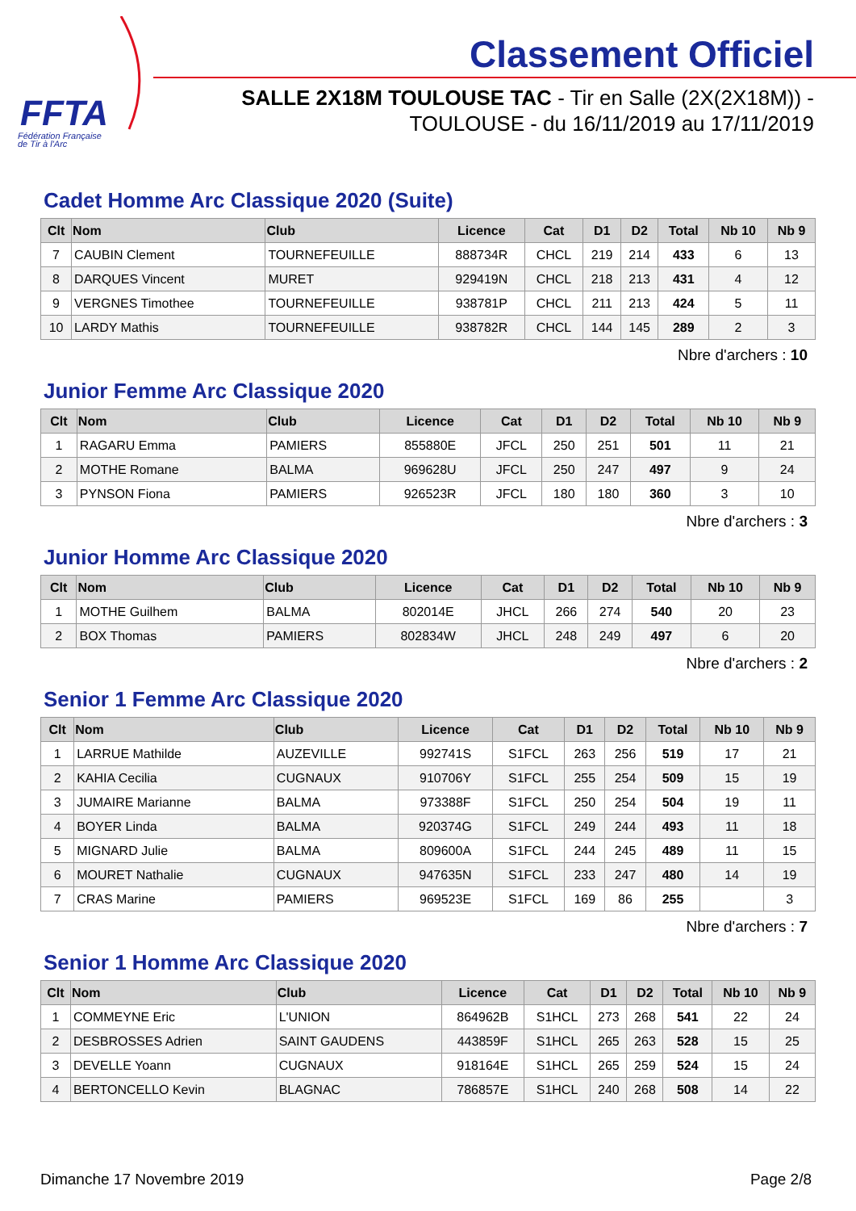FFTA
Fédération Française
de Tir à l'Arc
Classement Officiel
SALLE 2X18M TOULOUSE TAC - Tir en Salle (2X(2X18M)) - TOULOUSE - du 16/11/2019 au 17/11/2019
Cadet Homme Arc Classique 2020 (Suite)
| Clt | Nom | Club | Licence | Cat | D1 | D2 | Total | Nb 10 | Nb 9 |
| --- | --- | --- | --- | --- | --- | --- | --- | --- | --- |
| 7 | CAUBIN Clement | TOURNEFEUILLE | 888734R | CHCL | 219 | 214 | 433 | 6 | 13 |
| 8 | DARQUES Vincent | MURET | 929419N | CHCL | 218 | 213 | 431 | 4 | 12 |
| 9 | VERGNES Timothee | TOURNEFEUILLE | 938781P | CHCL | 211 | 213 | 424 | 5 | 11 |
| 10 | LARDY Mathis | TOURNEFEUILLE | 938782R | CHCL | 144 | 145 | 289 | 2 | 3 |
Nbre d'archers : 10
Junior Femme Arc Classique 2020
| Clt | Nom | Club | Licence | Cat | D1 | D2 | Total | Nb 10 | Nb 9 |
| --- | --- | --- | --- | --- | --- | --- | --- | --- | --- |
| 1 | RAGARU Emma | PAMIERS | 855880E | JFCL | 250 | 251 | 501 | 11 | 21 |
| 2 | MOTHE Romane | BALMA | 969628U | JFCL | 250 | 247 | 497 | 9 | 24 |
| 3 | PYNSON Fiona | PAMIERS | 926523R | JFCL | 180 | 180 | 360 | 3 | 10 |
Nbre d'archers : 3
Junior Homme Arc Classique 2020
| Clt | Nom | Club | Licence | Cat | D1 | D2 | Total | Nb 10 | Nb 9 |
| --- | --- | --- | --- | --- | --- | --- | --- | --- | --- |
| 1 | MOTHE Guilhem | BALMA | 802014E | JHCL | 266 | 274 | 540 | 20 | 23 |
| 2 | BOX Thomas | PAMIERS | 802834W | JHCL | 248 | 249 | 497 | 6 | 20 |
Nbre d'archers : 2
Senior 1 Femme Arc Classique 2020
| Clt | Nom | Club | Licence | Cat | D1 | D2 | Total | Nb 10 | Nb 9 |
| --- | --- | --- | --- | --- | --- | --- | --- | --- | --- |
| 1 | LARRUE Mathilde | AUZEVILLE | 992741S | S1FCL | 263 | 256 | 519 | 17 | 21 |
| 2 | KAHIA Cecilia | CUGNAUX | 910706Y | S1FCL | 255 | 254 | 509 | 15 | 19 |
| 3 | JUMAIRE Marianne | BALMA | 973388F | S1FCL | 250 | 254 | 504 | 19 | 11 |
| 4 | BOYER Linda | BALMA | 920374G | S1FCL | 249 | 244 | 493 | 11 | 18 |
| 5 | MIGNARD Julie | BALMA | 809600A | S1FCL | 244 | 245 | 489 | 11 | 15 |
| 6 | MOURET Nathalie | CUGNAUX | 947635N | S1FCL | 233 | 247 | 480 | 14 | 19 |
| 7 | CRAS Marine | PAMIERS | 969523E | S1FCL | 169 | 86 | 255 | | 3 |
Nbre d'archers : 7
Senior 1 Homme Arc Classique 2020
| Clt | Nom | Club | Licence | Cat | D1 | D2 | Total | Nb 10 | Nb 9 |
| --- | --- | --- | --- | --- | --- | --- | --- | --- | --- |
| 1 | COMMEYNE Eric | L'UNION | 864962B | S1HCL | 273 | 268 | 541 | 22 | 24 |
| 2 | DESBROSSES Adrien | SAINT GAUDENS | 443859F | S1HCL | 265 | 263 | 528 | 15 | 25 |
| 3 | DEVELLE Yoann | CUGNAUX | 918164E | S1HCL | 265 | 259 | 524 | 15 | 24 |
| 4 | BERTONCELLO Kevin | BLAGNAC | 786857E | S1HCL | 240 | 268 | 508 | 14 | 22 |
Dimanche 17 Novembre 2019 Page 2/8